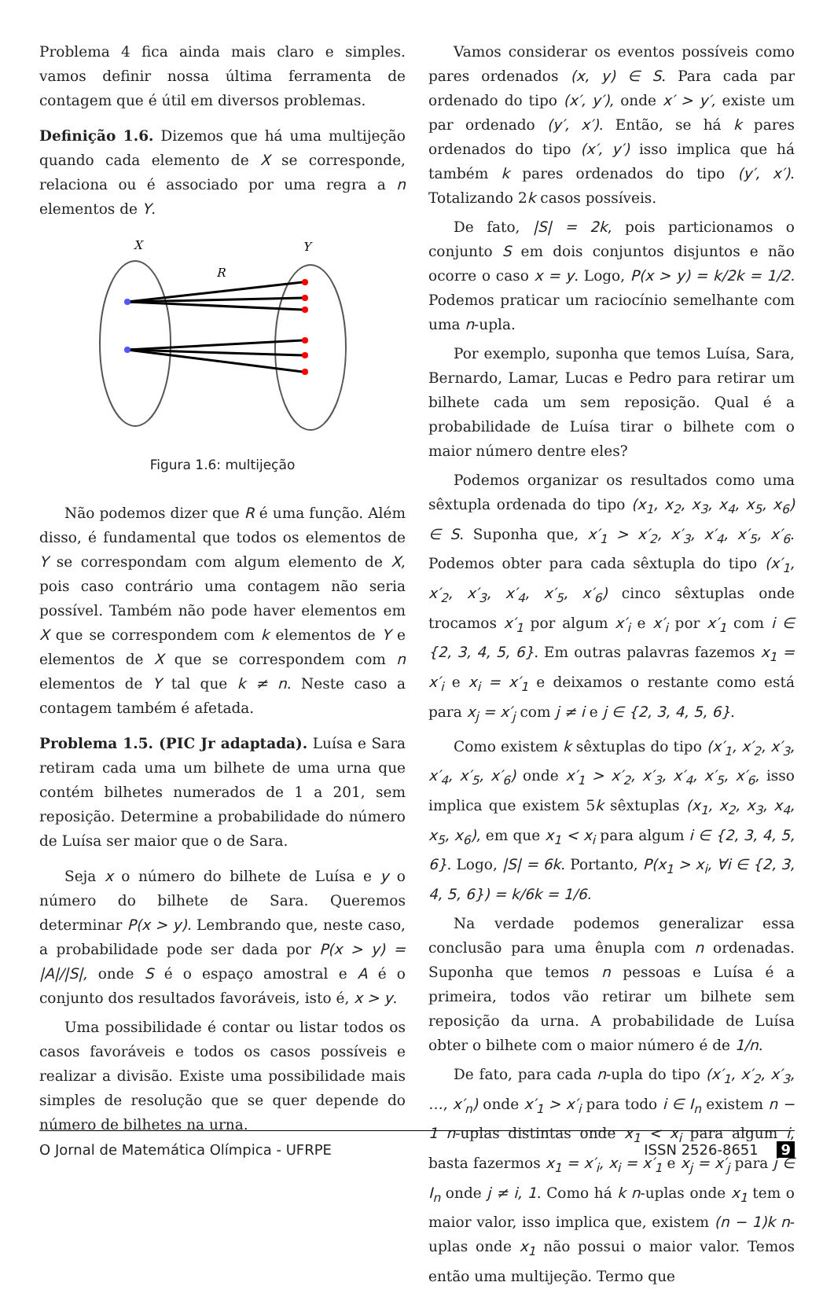Problema 4 fica ainda mais claro e simples. vamos definir nossa última ferramenta de contagem que é útil em diversos problemas.
Definição 1.6. Dizemos que há uma multijeção quando cada elemento de X se corresponde, relaciona ou é associado por uma regra a n elementos de Y.
X
Y
R
Figura 1.6: multijeção
Não podemos dizer que R é uma função. Além disso, é fundamental que todos os elementos de Y se correspondam com algum elemento de X, pois caso contrário uma contagem não seria possível. Também não pode haver elementos em X que se correspondem com k elementos de Y e elementos de X que se correspondem com n elementos de Y tal que k ≠ n. Neste caso a contagem também é afetada.
Problema 1.5. (PIC Jr adaptada). Luísa e Sara retiram cada uma um bilhete de uma urna que contém bilhetes numerados de 1 a 201, sem reposição. Determine a probabilidade do número de Luísa ser maior que o de Sara.
Seja x o número do bilhete de Luísa e y o número do bilhete de Sara. Queremos determinar P(x > y). Lembrando que, neste caso, a probabilidade pode ser dada por P(x > y) = |A|/|S|, onde S é o espaço amostral e A é o conjunto dos resultados favoráveis, isto é, x > y.
Uma possibilidade é contar ou listar todos os casos favoráveis e todos os casos possíveis e realizar a divisão. Existe uma possibilidade mais simples de resolução que se quer depende do número de bilhetes na urna.
Vamos considerar os eventos possíveis como pares ordenados (x, y) ∈ S. Para cada par ordenado do tipo (x′, y′), onde x′ > y′, existe um par ordenado (y′, x′). Então, se há k pares ordenados do tipo (x′, y′) isso implica que há também k pares ordenados do tipo (y′, x′). Totalizando 2k casos possíveis.
De fato, |S| = 2k, pois particionamos o conjunto S em dois conjuntos disjuntos e não ocorre o caso x = y. Logo, P(x > y) = k/2k = 1/2. Podemos praticar um raciocínio semelhante com uma n-upla.
Por exemplo, suponha que temos Luísa, Sara, Bernardo, Lamar, Lucas e Pedro para retirar um bilhete cada um sem reposição. Qual é a probabilidade de Luísa tirar o bilhete com o maior número dentre eles?
Podemos organizar os resultados como uma sêxtupla ordenada do tipo (x<sub>1</sub>, x<sub>2</sub>, x<sub>3</sub>, x<sub>4</sub>, x<sub>5</sub>, x<sub>6</sub>) ∈ S. Suponha que, x′<sub>1</sub> > x′<sub>2</sub>, x′<sub>3</sub>, x′<sub>4</sub>, x′<sub>5</sub>, x′<sub>6</sub>. Podemos obter para cada sêxtupla do tipo (x′<sub>1</sub>, x′<sub>2</sub>, x′<sub>3</sub>, x′<sub>4</sub>, x′<sub>5</sub>, x′<sub>6</sub>) cinco sêxtuplas onde trocamos x′<sub>1</sub> por algum x′<sub>i</sub> e x′<sub>i</sub> por x′<sub>1</sub> com i ∈ {2, 3, 4, 5, 6}. Em outras palavras fazemos x<sub>1</sub> = x′<sub>i</sub> e x<sub>i</sub> = x′<sub>1</sub> e deixamos o restante como está para x<sub>j</sub> = x′<sub>j</sub> com j ≠ i e j ∈ {2, 3, 4, 5, 6}.
Como existem k sêxtuplas do tipo (x′<sub>1</sub>, x′<sub>2</sub>, x′<sub>3</sub>, x′<sub>4</sub>, x′<sub>5</sub>, x′<sub>6</sub>) onde x′<sub>1</sub> > x′<sub>2</sub>, x′<sub>3</sub>, x′<sub>4</sub>, x′<sub>5</sub>, x′<sub>6</sub>, isso implica que existem 5k sêxtuplas (x<sub>1</sub>, x<sub>2</sub>, x<sub>3</sub>, x<sub>4</sub>, x<sub>5</sub>, x<sub>6</sub>), em que x<sub>1</sub> < x<sub>i</sub> para algum i ∈ {2, 3, 4, 5, 6}. Logo, |S| = 6k. Portanto, P(x<sub>1</sub> > x<sub>i</sub>, ∀i ∈ {2, 3, 4, 5, 6}) = k/6k = 1/6.
Na verdade podemos generalizar essa conclusão para uma ênupla com n ordenadas. Suponha que temos n pessoas e Luísa é a primeira, todos vão retirar um bilhete sem reposição da urna. A probabilidade de Luísa obter o bilhete com o maior número é de 1/n.
De fato, para cada n-upla do tipo (x′<sub>1</sub>, x′<sub>2</sub>, x′<sub>3</sub>, …, x′<sub>n</sub>) onde x′<sub>1</sub> > x′<sub>i</sub> para todo i ∈ I<sub>n</sub> existem n − 1 n-uplas distintas onde x<sub>1</sub> < x<sub>i</sub> para algum i, basta fazermos x<sub>1</sub> = x′<sub>i</sub>, x<sub>i</sub> = x′<sub>1</sub> e x<sub>j</sub> = x′<sub>j</sub> para j ∈ I<sub>n</sub> onde j ≠ i, 1. Como há k n-uplas onde x<sub>1</sub> tem o maior valor, isso implica que, existem (n − 1)k n-uplas onde x<sub>1</sub> não possui o maior valor. Temos então uma multijeção. Termo que
O Jornal de Matemática Olímpica - UFRPE ISSN 2526-8651 9